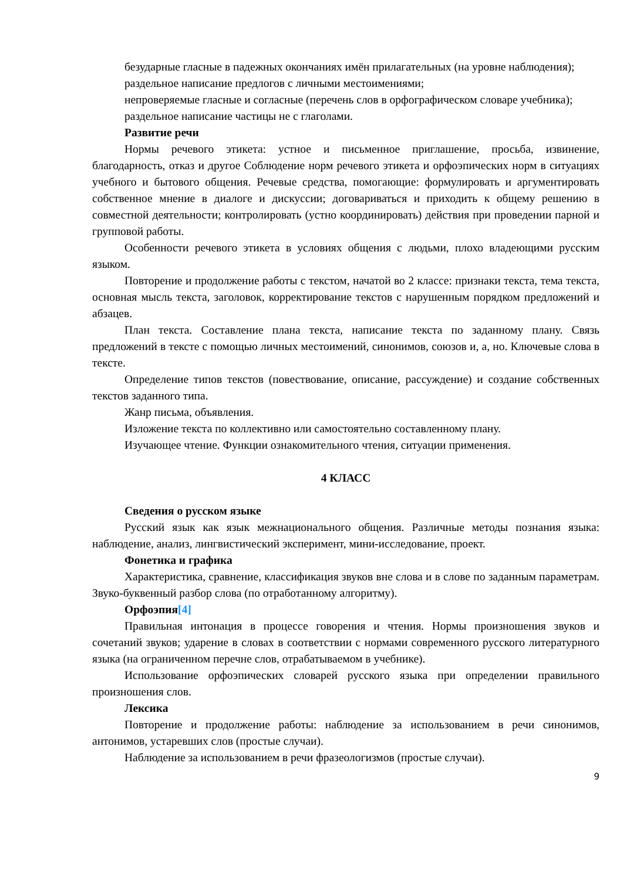безударные гласные в падежных окончаниях имён прилагательных (на уровне наблюдения);
раздельное написание предлогов с личными местоимениями;
непроверяемые гласные и согласные (перечень слов в орфографическом словаре учебника);
раздельное написание частицы не с глаголами.
Развитие речи
Нормы речевого этикета: устное и письменное приглашение, просьба, извинение, благодарность, отказ и другое Соблюдение норм речевого этикета и орфоэпических норм в ситуациях учебного и бытового общения. Речевые средства, помогающие: формулировать и аргументировать собственное мнение в диалоге и дискуссии; договариваться и приходить к общему решению в совместной деятельности; контролировать (устно координировать) действия при проведении парной и групповой работы.
Особенности речевого этикета в условиях общения с людьми, плохо владеющими русским языком.
Повторение и продолжение работы с текстом, начатой во 2 классе: признаки текста, тема текста, основная мысль текста, заголовок, корректирование текстов с нарушенным порядком предложений и абзацев.
План текста. Составление плана текста, написание текста по заданному плану. Связь предложений в тексте с помощью личных местоимений, синонимов, союзов и, а, но. Ключевые слова в тексте.
Определение типов текстов (повествование, описание, рассуждение) и создание собственных текстов заданного типа.
Жанр письма, объявления.
Изложение текста по коллективно или самостоятельно составленному плану.
Изучающее чтение. Функции ознакомительного чтения, ситуации применения.
4 КЛАСС
Сведения о русском языке
Русский язык как язык межнационального общения. Различные методы познания языка: наблюдение, анализ, лингвистический эксперимент, мини-исследование, проект.
Фонетика и графика
Характеристика, сравнение, классификация звуков вне слова и в слове по заданным параметрам. Звуко-буквенный разбор слова (по отработанному алгоритму).
Орфоэпия[4]
Правильная интонация в процессе говорения и чтения. Нормы произношения звуков и сочетаний звуков; ударение в словах в соответствии с нормами современного русского литературного языка (на ограниченном перечне слов, отрабатываемом в учебнике).
Использование орфоэпических словарей русского языка при определении правильного произношения слов.
Лексика
Повторение и продолжение работы: наблюдение за использованием в речи синонимов, антонимов, устаревших слов (простые случаи).
Наблюдение за использованием в речи фразеологизмов (простые случаи).
9